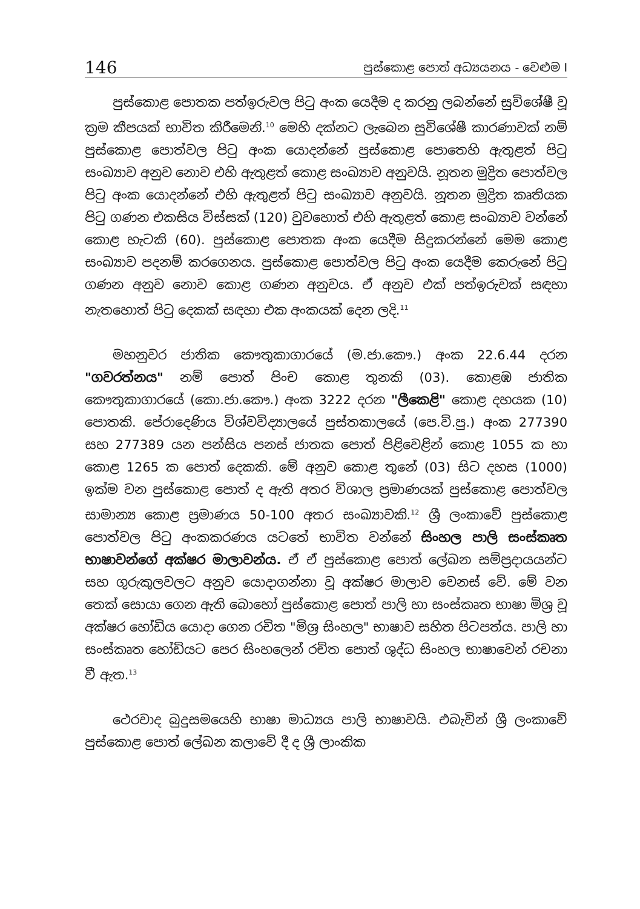146 පුස්කොළ පොත් අධ්‍යයනය - වෙළුම I
පුස්කොළ පොතක පත්ඉරුවල පිටු අංක යෙදීම ද කරනු ලබන්නේ සුවිශේෂී වූ ක්‍රම කීපයක් භාවිත කිරීමෙනි.<sup>10</sup> මෙහි දක්නට ලැබෙන සුවිශේෂී කාරණාවක් නම් පුස්කොළ පොත්වල පිටු අංක යොදන්නේ පුස්කොළ පොතෙහි ඇතුළත් පිටු සංඛ්‍යාව අනුව නොව එහි ඇතුළත් කොළ සංඛ්‍යාව අනුවයි. නූතන මුද්‍රිත පොත්වල පිටු අංක යොදන්නේ එහි ඇතුළත් පිටු සංඛ්‍යාව අනුවයි. නූතන මුද්‍රිත කෘතියක පිටු ගණන එකසිය විස්සක් (120) වුවහොත් එහි ඇතුළත් කොළ සංඛ්‍යාව වන්නේ කොළ හැටකි (60). පුස්කොළ පොතක අංක යෙදීම සිදුකරන්නේ මෙම කොළ සංඛ්‍යාව පදනම් කරගෙනය. පුස්කොළ පොත්වල පිටු අංක යෙදීම කෙරුනේ පිටු ගණන අනුව නොව කොළ ගණන අනුවය. ඒ අනුව එක් පත්ඉරුවක් සඳහා නැතහොත් පිටු දෙකක් සඳහා එක අංකයක් දෙන ලදි.<sup>11</sup>
මහනුවර ජාතික කෞතුකාගාරයේ (ම.ජා.කෞ.) අංක 22.6.44 දරන "ගවරත්නය" නම් පොත් පිංච කොළ තුනකි (03). කොළඹ ජාතික කෞතුකාගාරයේ (කො.ජා.කෞ.) අංක 3222 දරන "ලීකෙළි" කොළ දහයක (10) පොතකි. පේරාදෙණිය විශ්වවිද්‍යාලයේ පුස්තකාලයේ (පෙ.වි.පු.) අංක 277390 සහ 277389 යන පන්සිය පනස් ජාතක පොත් පිළිවෙළින් කොළ 1055 ක හා කොළ 1265 ක පොත් දෙකකි. මේ අනුව කොළ තුනේ (03) සිට දහස (1000) ඉක්ම වන පුස්කොළ පොත් ද ඇති අතර විශාල ප්‍රමාණයක් පුස්කොළ පොත්වල සාමාන්‍ය කොළ ප්‍රමාණය 50-100 අතර සංඛ්‍යාවකි.<sup>12</sup> ශ්‍රී ලංකාවේ පුස්කොළ පොත්වල පිටු අංකකරණය යටතේ භාවිත වන්නේ සිංහල පාලි සංස්කෘත භාෂාවන්ගේ අක්ෂර මාලාවන්ය. ඒ ඒ පුස්කොළ පොත් ලේඛන සම්ප්‍රදායයන්ට සහ ගුරුකුලවලට අනුව යොදාගන්නා වූ අක්ෂර මාලාව වෙනස් වේ. මේ වන තෙක් සොයා ගෙන ඇති බොහෝ පුස්කොළ පොත් පාලි හා සංස්කෘත භාෂා මිශ්‍ර වූ අක්ෂර හෝඩිය යොදා ගෙන රචිත "මිශ්‍ර සිංහල" භාෂාව සහිත පිටපත්ය. පාලි හා සංස්කෘත හෝඩියට පෙර සිංහලෙන් රචිත පොත් ශුද්ධ සිංහල භාෂාවෙන් රචනා වී ඇත.<sup>13</sup>
ථෙරවාද බුදුසමයෙහි භාෂා මාධ්‍යය පාලි භාෂාවයි. එබැවින් ශ්‍රී ලංකාවේ පුස්කොළ පොත් ලේඛන කලාවේ දී ද ශ්‍රී ලාංකික